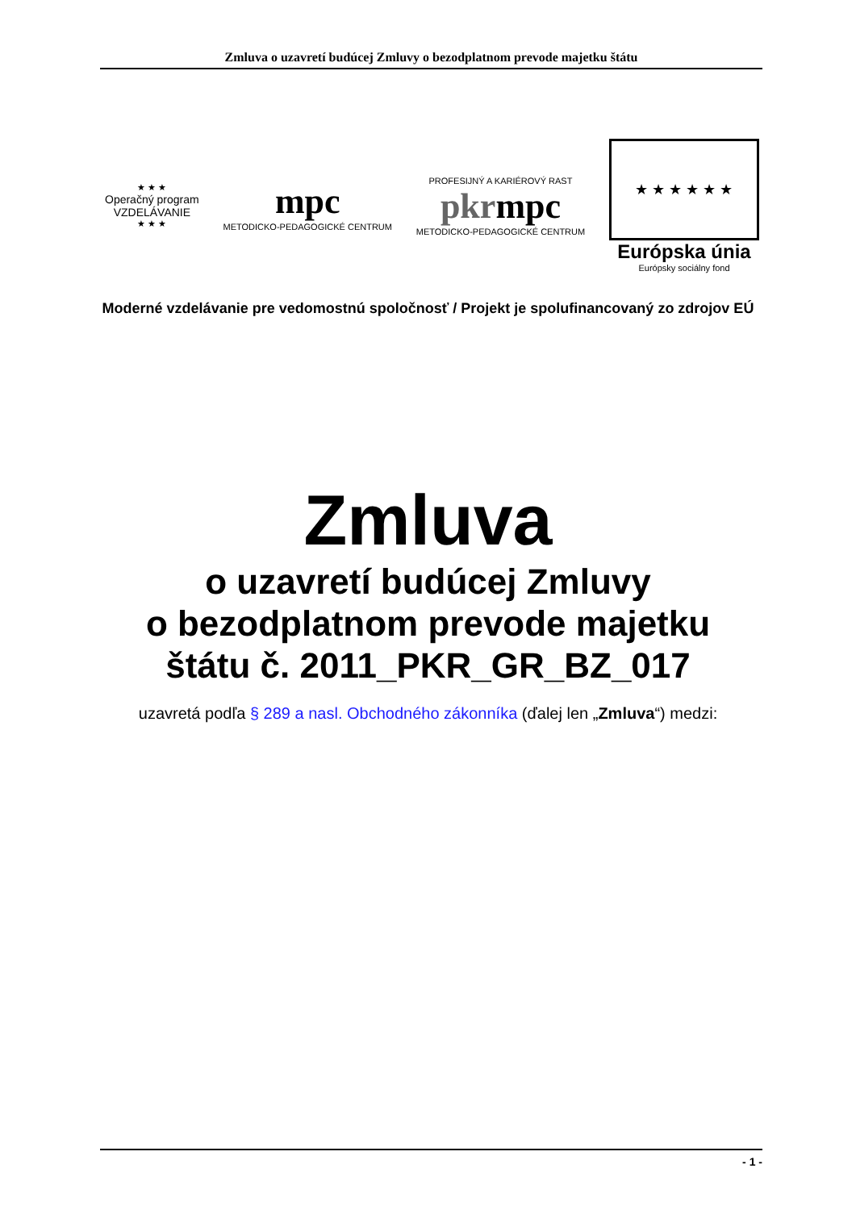Zmluva o uzavretí budúcej Zmluvy o bezodplatnom prevode majetku štátu
★ ★ ★
Operačný program
VZDELÁVANIE
★ ★ ★
mpc
METODICKO-PEDAGOGICKÉ CENTRUM
PROFESIJNÝ A KARIÉROVÝ RAST
pkrmpc
METODICKO-PEDAGOGICKÉ CENTRUM
★ ★ ★ ★ ★ ★
Európska únia
Európsky sociálny fond
Moderné vzdelávanie pre vedomostnú spoločnosť / Projekt je spolufinancovaný zo zdrojov EÚ
Zmluva
o uzavretí budúcej Zmluvy
o bezodplatnom prevode majetku
štátu č. 2011_PKR_GR_BZ_017
uzavretá podľa § 289 a nasl. Obchodného zákonníka (ďalej len „Zmluva“) medzi:
- 1 -